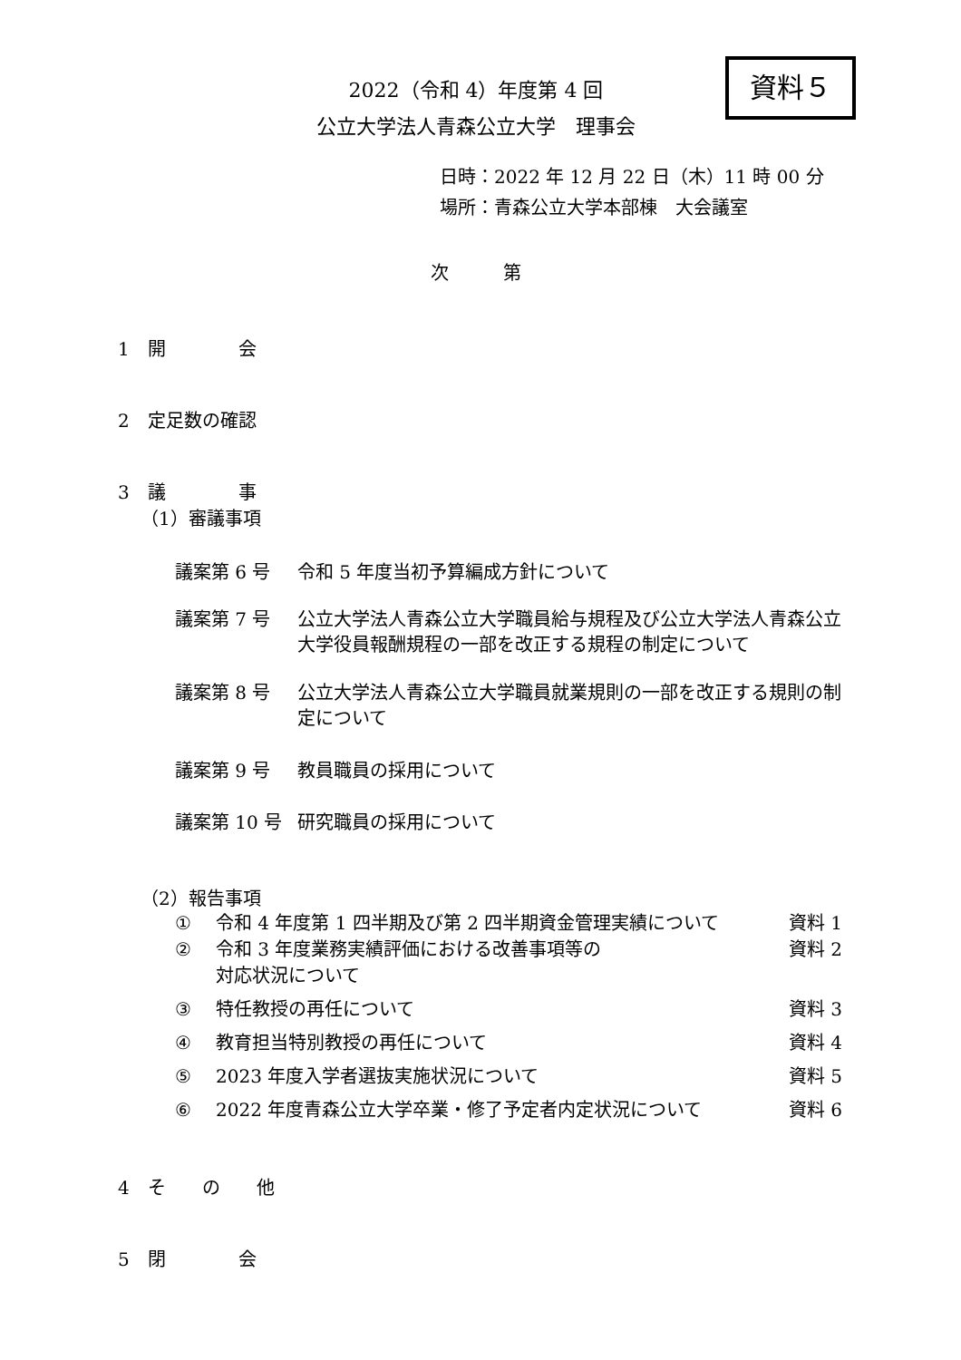2022（令和 4）年度第 4 回
公立大学法人青森公立大学　理事会
資料５
日時：2022 年 12 月 22 日（木）11 時 00 分
場所：青森公立大学本部棟　大会議室
次第
1　開　　　　会
2　定足数の確認
3　議　　　　事
（1）審議事項
議案第 6 号 令和 5 年度当初予算編成方針について
議案第 7 号 公立大学法人青森公立大学職員給与規程及び公立大学法人青森公立大学役員報酬規程の一部を改正する規程の制定について
議案第 8 号 公立大学法人青森公立大学職員就業規則の一部を改正する規則の制定について
議案第 9 号 教員職員の採用について
議案第 10 号 研究職員の採用について
（2）報告事項
① 令和 4 年度第 1 四半期及び第 2 四半期資金管理実績について
資料 1
② 令和 3 年度業務実績評価における改善事項等の
対応状況について
資料 2
③ 特任教授の再任について 資料 3
④ 教育担当特別教授の再任について 資料 4
⑤ 2023 年度入学者選抜実施状況について 資料 5
⑥ 2022 年度青森公立大学卒業・修了予定者内定状況について
資料 6
4　そ　　の　　他
5　閉　　　　会